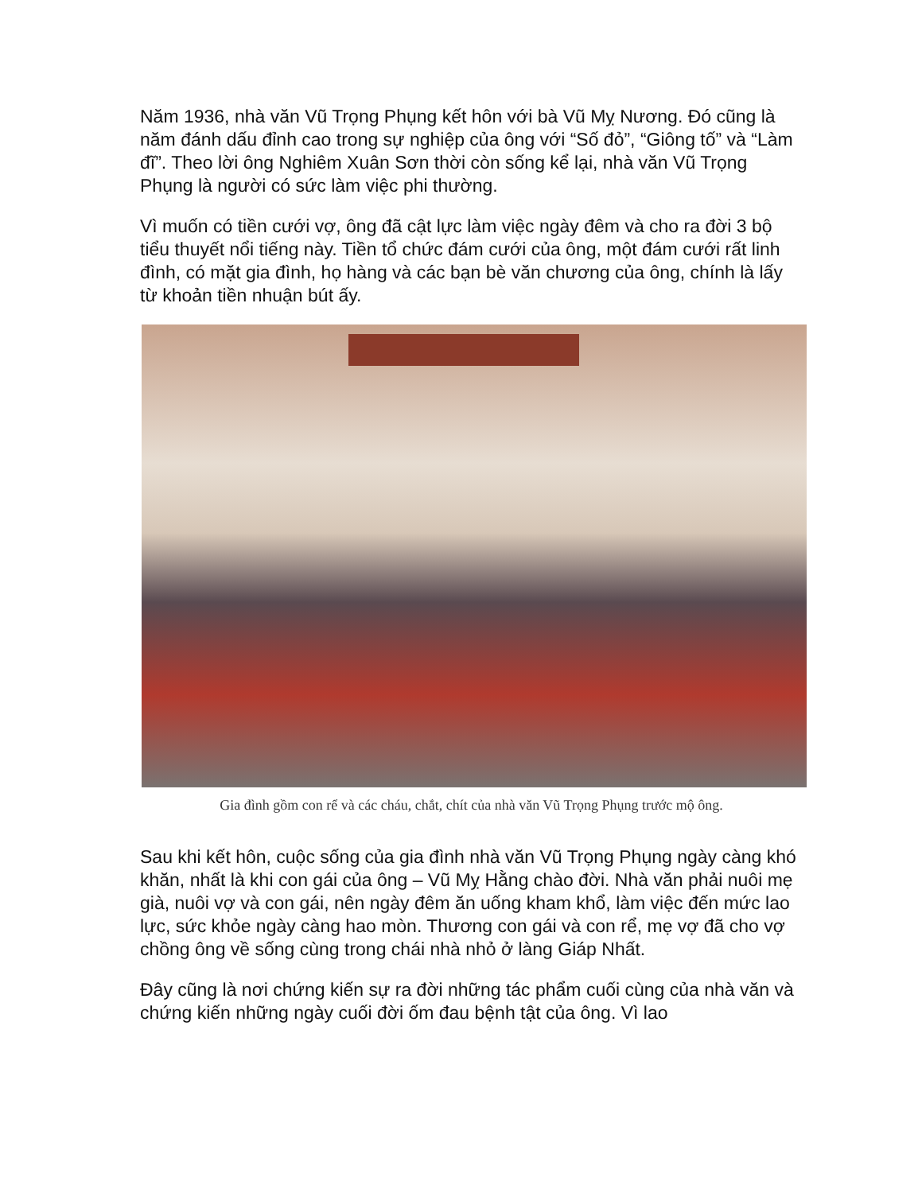Năm 1936, nhà văn Vũ Trọng Phụng kết hôn với bà Vũ Mỵ Nương. Đó cũng là năm đánh dấu đỉnh cao trong sự nghiệp của ông với “Số đỏ”, “Giông tố” và “Làm đĩ”. Theo lời ông Nghiêm Xuân Sơn thời còn sống kể lại, nhà văn Vũ Trọng Phụng là người có sức làm việc phi thường.
Vì muốn có tiền cưới vợ, ông đã cật lực làm việc ngày đêm và cho ra đời 3 bộ tiểu thuyết nổi tiếng này. Tiền tổ chức đám cưới của ông, một đám cưới rất linh đình, có mặt gia đình, họ hàng và các bạn bè văn chương của ông, chính là lấy từ khoản tiền nhuận bút ấy.
Gia đình gồm con rể và các cháu, chắt, chít của nhà văn Vũ Trọng Phụng trước mộ ông.
Sau khi kết hôn, cuộc sống của gia đình nhà văn Vũ Trọng Phụng ngày càng khó khăn, nhất là khi con gái của ông – Vũ Mỵ Hằng chào đời. Nhà văn phải nuôi mẹ già, nuôi vợ và con gái, nên ngày đêm ăn uống kham khổ, làm việc đến mức lao lực, sức khỏe ngày càng hao mòn. Thương con gái và con rể, mẹ vợ đã cho vợ chồng ông về sống cùng trong chái nhà nhỏ ở làng Giáp Nhất.
Đây cũng là nơi chứng kiến sự ra đời những tác phẩm cuối cùng của nhà văn và chứng kiến những ngày cuối đời ốm đau bệnh tật của ông. Vì lao